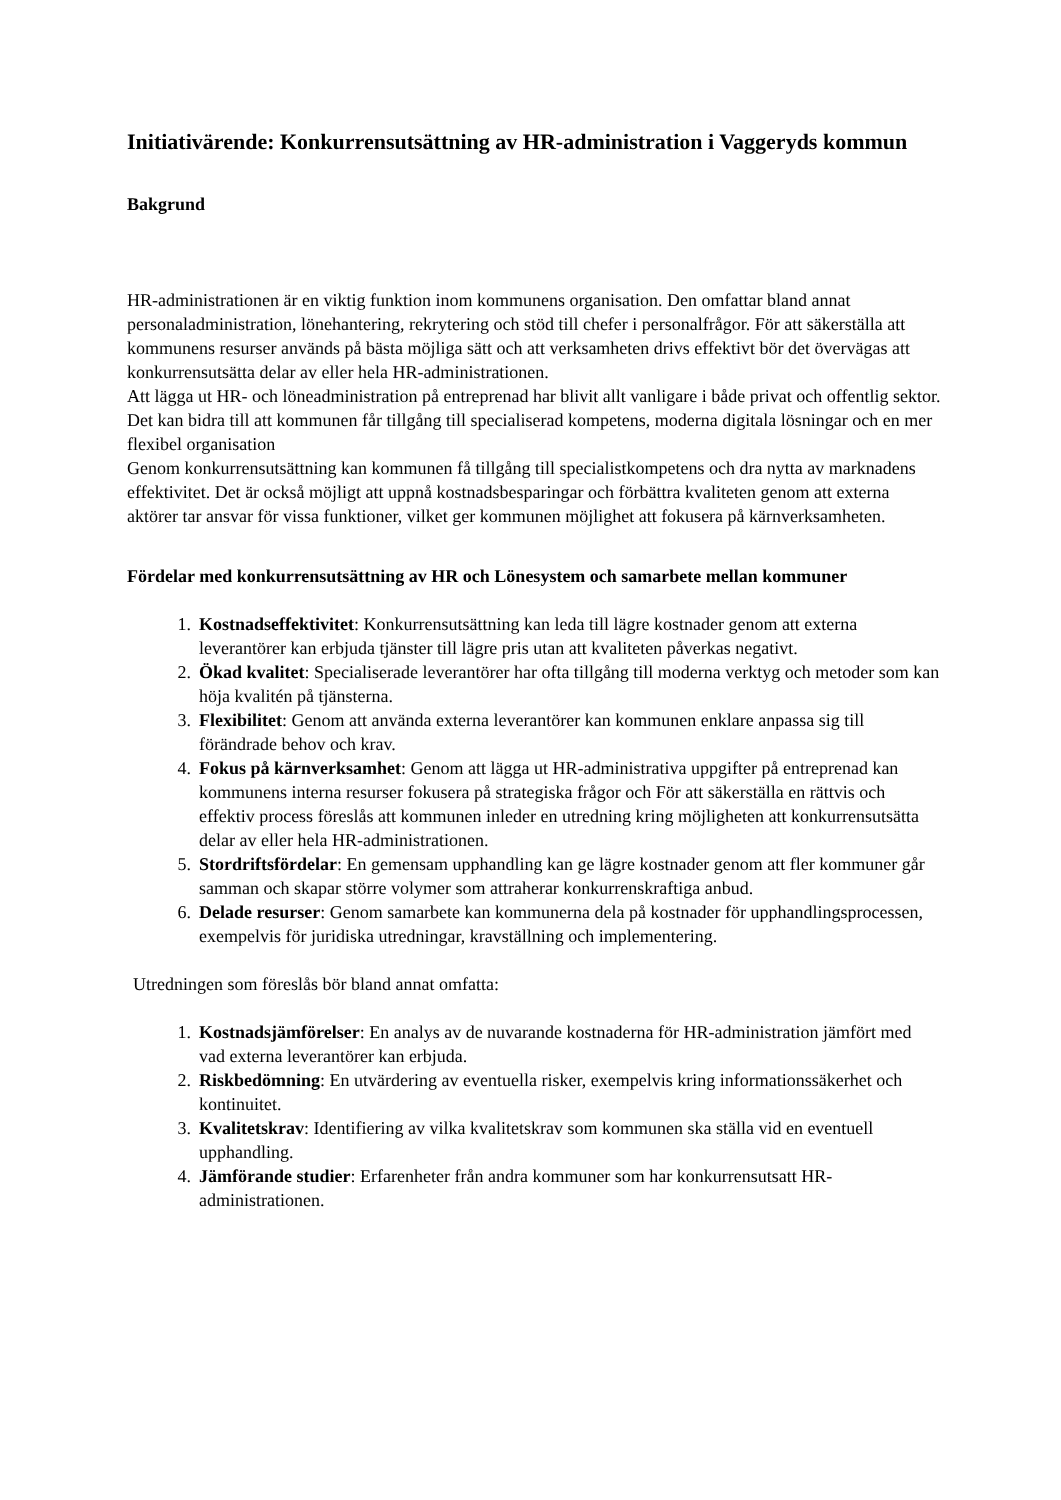Initiativärende: Konkurrensutsättning av HR-administration i Vaggeryds kommun
Bakgrund
HR-administrationen är en viktig funktion inom kommunens organisation. Den omfattar bland annat personaladministration, lönehantering, rekrytering och stöd till chefer i personalfrågor. För att säkerställa att kommunens resurser används på bästa möjliga sätt och att verksamheten drivs effektivt bör det övervägas att konkurrensutsätta delar av eller hela HR-administrationen.
Att lägga ut HR- och löneadministration på entreprenad har blivit allt vanligare i både privat och offentlig sektor. Det kan bidra till att kommunen får tillgång till specialiserad kompetens, moderna digitala lösningar och en mer flexibel organisation
Genom konkurrensutsättning kan kommunen få tillgång till specialistkompetens och dra nytta av marknadens effektivitet. Det är också möjligt att uppnå kostnadsbesparingar och förbättra kvaliteten genom att externa aktörer tar ansvar för vissa funktioner, vilket ger kommunen möjlighet att fokusera på kärnverksamheten.
Fördelar med konkurrensutsättning av HR och Lönesystem och samarbete mellan kommuner
1. Kostnadseffektivitet: Konkurrensutsättning kan leda till lägre kostnader genom att externa leverantörer kan erbjuda tjänster till lägre pris utan att kvaliteten påverkas negativt.
2. Ökad kvalitet: Specialiserade leverantörer har ofta tillgång till moderna verktyg och metoder som kan höja kvalitén på tjänsterna.
3. Flexibilitet: Genom att använda externa leverantörer kan kommunen enklare anpassa sig till förändrade behov och krav.
4. Fokus på kärnverksamhet: Genom att lägga ut HR-administrativa uppgifter på entreprenad kan kommunens interna resurser fokusera på strategiska frågor och För att säkerställa en rättvis och effektiv process föreslås att kommunen inleder en utredning kring möjligheten att konkurrensutsätta delar av eller hela HR-administrationen.
5. Stordriftsfördelar: En gemensam upphandling kan ge lägre kostnader genom att fler kommuner går samman och skapar större volymer som attraherar konkurrenskraftiga anbud.
6. Delade resurser: Genom samarbete kan kommunerna dela på kostnader för upphandlingsprocessen, exempelvis för juridiska utredningar, kravställning och implementering.
Utredningen som föreslås bör bland annat omfatta:
1. Kostnadsjämförelser: En analys av de nuvarande kostnaderna för HR-administration jämfört med vad externa leverantörer kan erbjuda.
2. Riskbedömning: En utvärdering av eventuella risker, exempelvis kring informationssäkerhet och kontinuitet.
3. Kvalitetskrav: Identifiering av vilka kvalitetskrav som kommunen ska ställa vid en eventuell upphandling.
4. Jämförande studier: Erfarenheter från andra kommuner som har konkurrensutsatt HR-administrationen.